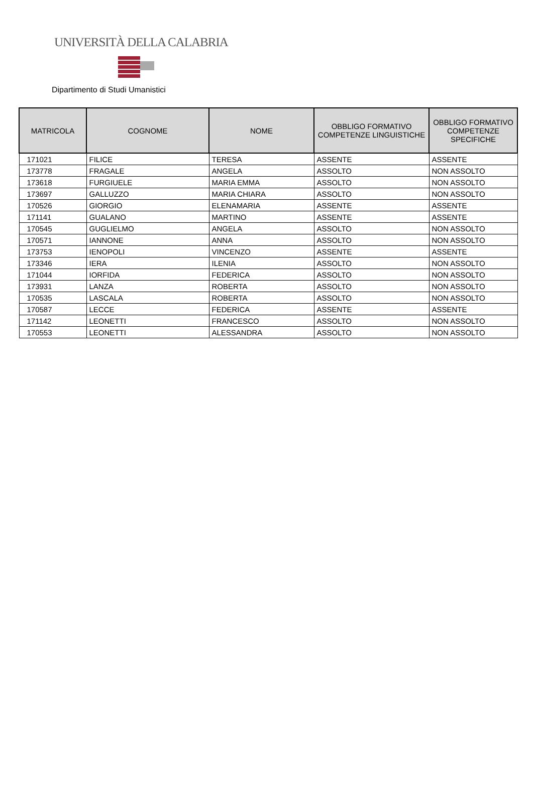UNIVERSITÀ DELLA CALABRIA
Dipartimento di Studi Umanistici
| MATRICOLA | COGNOME | NOME | OBBLIGO FORMATIVO COMPETENZE LINGUISTICHE | OBBLIGO FORMATIVO COMPETENZE SPECIFICHE |
| --- | --- | --- | --- | --- |
| 171021 | FILICE | TERESA | ASSENTE | ASSENTE |
| 173778 | FRAGALE | ANGELA | ASSOLTO | NON ASSOLTO |
| 173618 | FURGIUELE | MARIA EMMA | ASSOLTO | NON ASSOLTO |
| 173697 | GALLUZZO | MARIA CHIARA | ASSOLTO | NON ASSOLTO |
| 170526 | GIORGIO | ELENAMARIA | ASSENTE | ASSENTE |
| 171141 | GUALANO | MARTINO | ASSENTE | ASSENTE |
| 170545 | GUGLIELMO | ANGELA | ASSOLTO | NON ASSOLTO |
| 170571 | IANNONE | ANNA | ASSOLTO | NON ASSOLTO |
| 173753 | IENOPOLI | VINCENZO | ASSENTE | ASSENTE |
| 173346 | IERA | ILENIA | ASSOLTO | NON ASSOLTO |
| 171044 | IORFIDA | FEDERICA | ASSOLTO | NON ASSOLTO |
| 173931 | LANZA | ROBERTA | ASSOLTO | NON ASSOLTO |
| 170535 | LASCALA | ROBERTA | ASSOLTO | NON ASSOLTO |
| 170587 | LECCE | FEDERICA | ASSENTE | ASSENTE |
| 171142 | LEONETTI | FRANCESCO | ASSOLTO | NON ASSOLTO |
| 170553 | LEONETTI | ALESSANDRA | ASSOLTO | NON ASSOLTO |